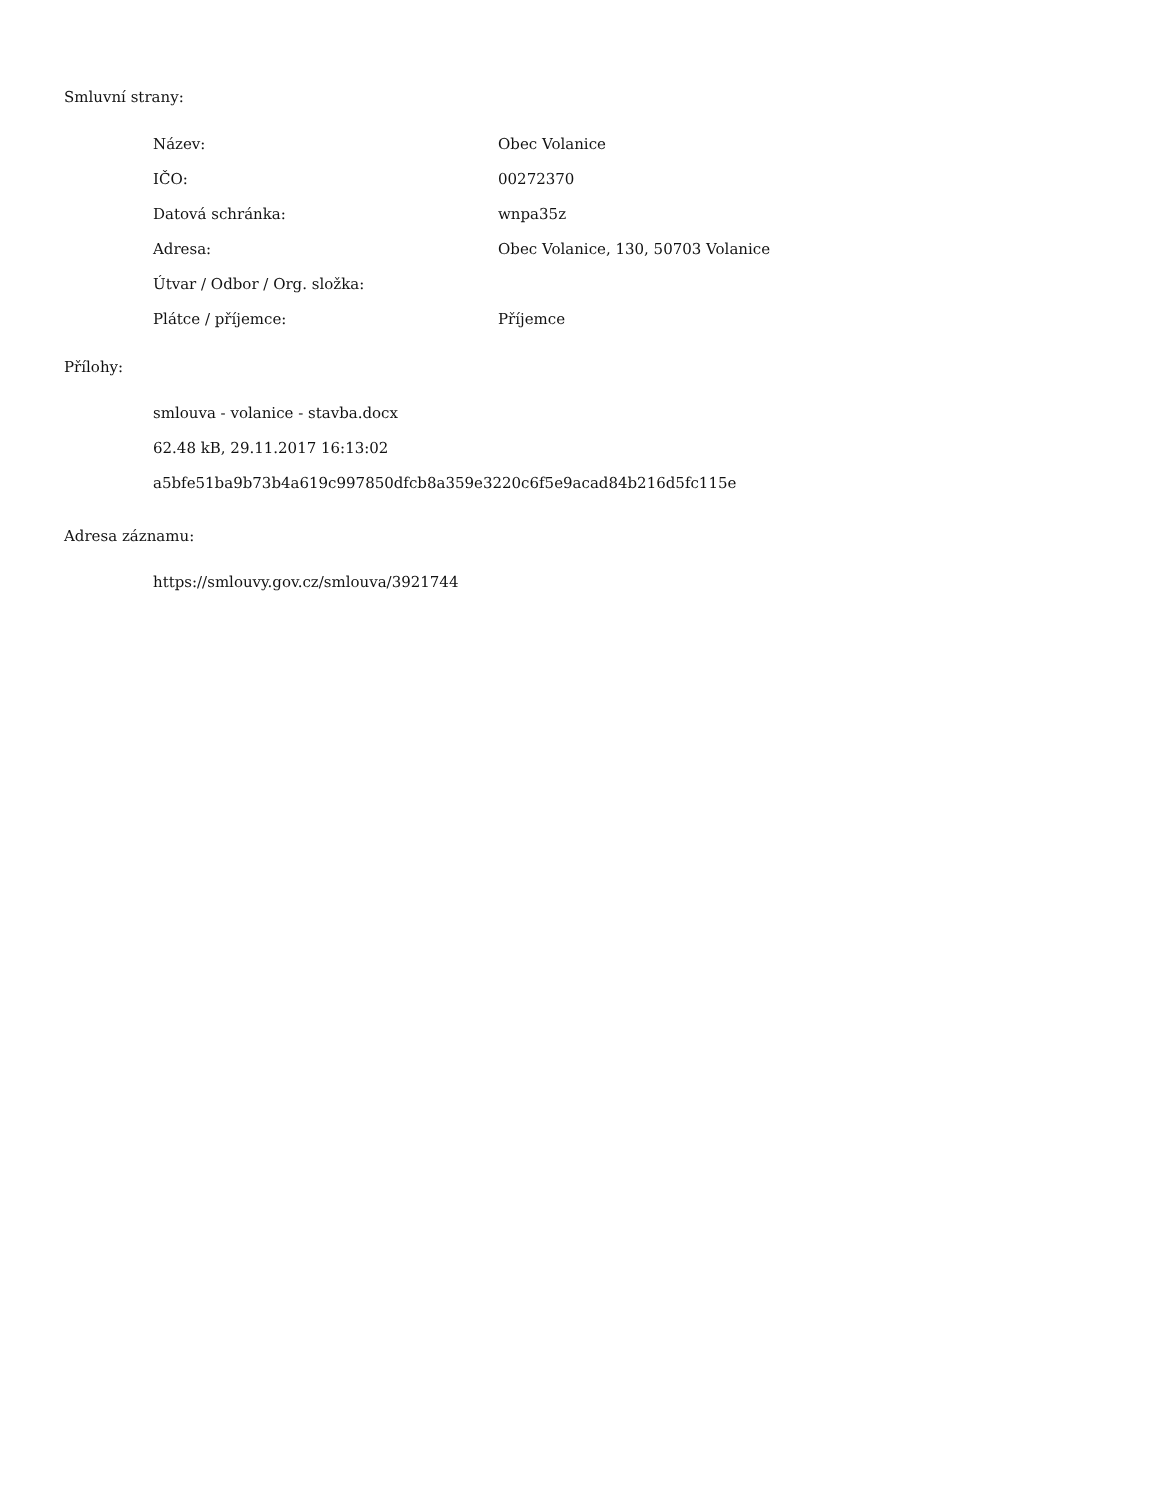Smluvní strany:
| Název: | Obec Volanice |
| IČO: | 00272370 |
| Datová schránka: | wnpa35z |
| Adresa: | Obec Volanice, 130, 50703 Volanice |
| Útvar / Odbor / Org. složka: | |
| Plátce / příjemce: | Příjemce |
Přílohy:
smlouva - volanice - stavba.docx
62.48 kB, 29.11.2017 16:13:02
a5bfe51ba9b73b4a619c997850dfcb8a359e3220c6f5e9acad84b216d5fc115e
Adresa záznamu:
https://smlouvy.gov.cz/smlouva/3921744